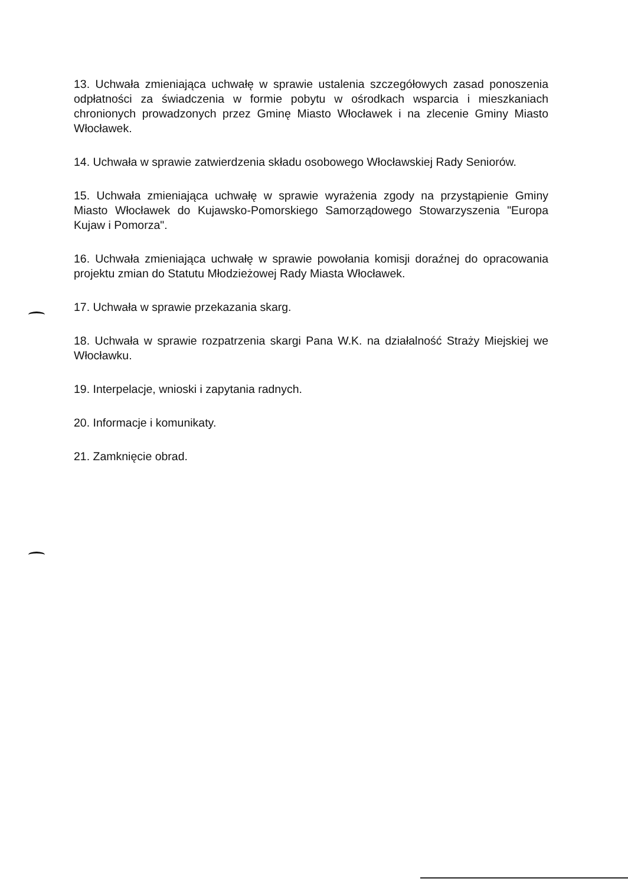13. Uchwała zmieniająca uchwałę w sprawie ustalenia szczegółowych zasad ponoszenia odpłatności za świadczenia w formie pobytu w ośrodkach wsparcia i mieszkaniach chronionych prowadzonych przez Gminę Miasto Włocławek i na zlecenie Gminy Miasto Włocławek.
14. Uchwała w sprawie zatwierdzenia składu osobowego Włocławskiej Rady Seniorów.
15. Uchwała zmieniająca uchwałę w sprawie wyrażenia zgody na przystąpienie Gminy Miasto Włocławek do Kujawsko-Pomorskiego Samorządowego Stowarzyszenia "Europa Kujaw i Pomorza".
16. Uchwała zmieniająca uchwałę w sprawie powołania komisji doraźnej do opracowania projektu zmian do Statutu Młodzieżowej Rady Miasta Włocławek.
17. Uchwała w sprawie przekazania skarg.
18. Uchwała w sprawie rozpatrzenia skargi Pana W.K. na działalność Straży Miejskiej we Włocławku.
19. Interpelacje, wnioski i zapytania radnych.
20. Informacje i komunikaty.
21. Zamknięcie obrad.